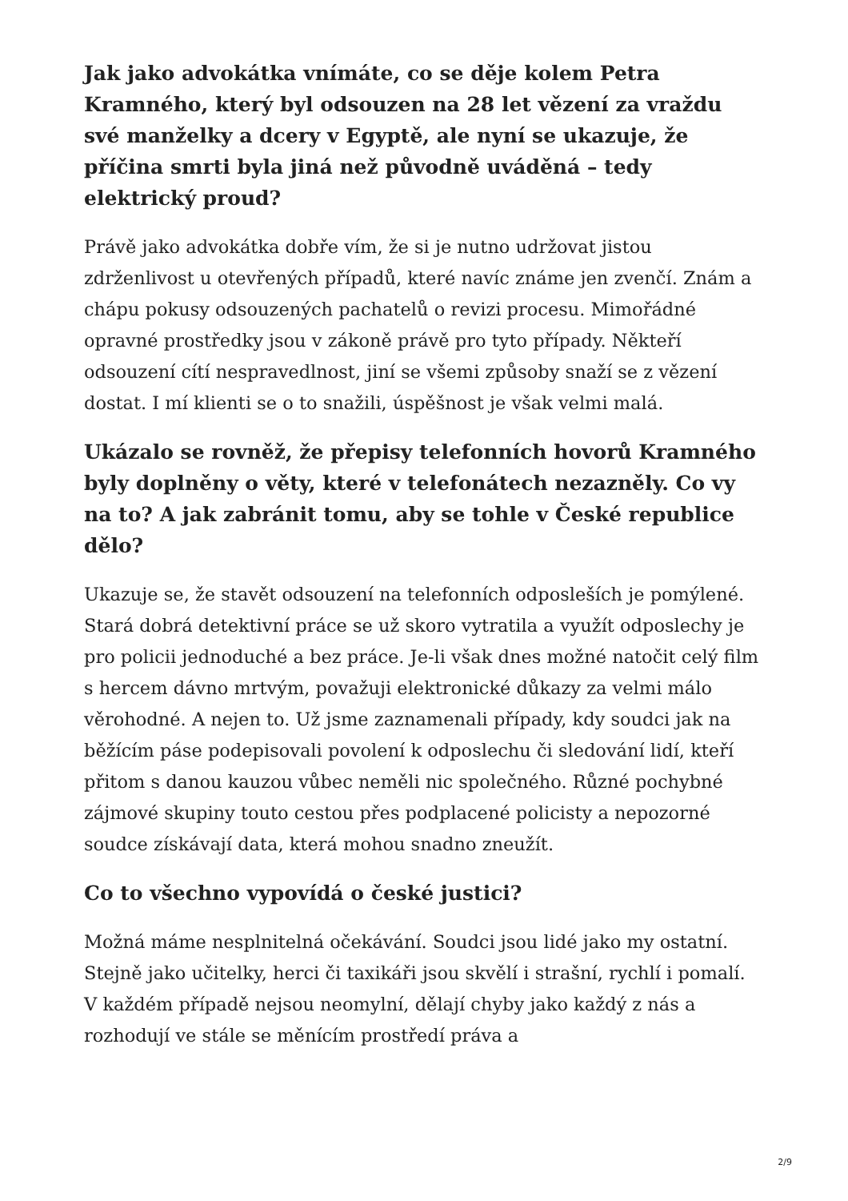Jak jako advokátka vnímáte, co se děje kolem Petra Kramného, který byl odsouzen na 28 let vězení za vraždu své manželky a dcery v Egyptě, ale nyní se ukazuje, že příčina smrti byla jiná než původně uváděná – tedy elektrický proud?
Právě jako advokátka dobře vím, že si je nutno udržovat jistou zdrženlivost u otevřených případů, které navíc známe jen zvenčí. Znám a chápu pokusy odsouzených pachatelů o revizi procesu. Mimořádné opravné prostředky jsou v zákoně právě pro tyto případy. Někteří odsouzení cítí nespravedlnost, jiní se všemi způsoby snaží se z vězení dostat. I mí klienti se o to snažili, úspěšnost je však velmi malá.
Ukázalo se rovněž, že přepisy telefonních hovorů Kramného byly doplněny o věty, které v telefonátech nezazněly. Co vy na to? A jak zabránit tomu, aby se tohle v České republice dělo?
Ukazuje se, že stavět odsouzení na telefonních odposleších je pomýlené. Stará dobrá detektivní práce se už skoro vytratila a využít odposlechy je pro policii jednoduché a bez práce. Je-li však dnes možné natočit celý film s hercem dávno mrtvým, považuji elektronické důkazy za velmi málo věrohodné. A nejen to. Už jsme zaznamenali případy, kdy soudci jak na běžícím páse podepisovali povolení k odposlechu či sledování lidí, kteří přitom s danou kauzou vůbec neměli nic společného. Různé pochybné zájmové skupiny touto cestou přes podplacené policisty a nepozorné soudce získávají data, která mohou snadno zneužít.
Co to všechno vypovídá o české justici?
Možná máme nesplnitelná očekávání. Soudci jsou lidé jako my ostatní. Stejně jako učitelky, herci či taxikáři jsou skvělí i strašní, rychlí i pomalí. V každém případě nejsou neomylní, dělají chyby jako každý z nás a rozhodují ve stále se měnícím prostředí práva a
2/9